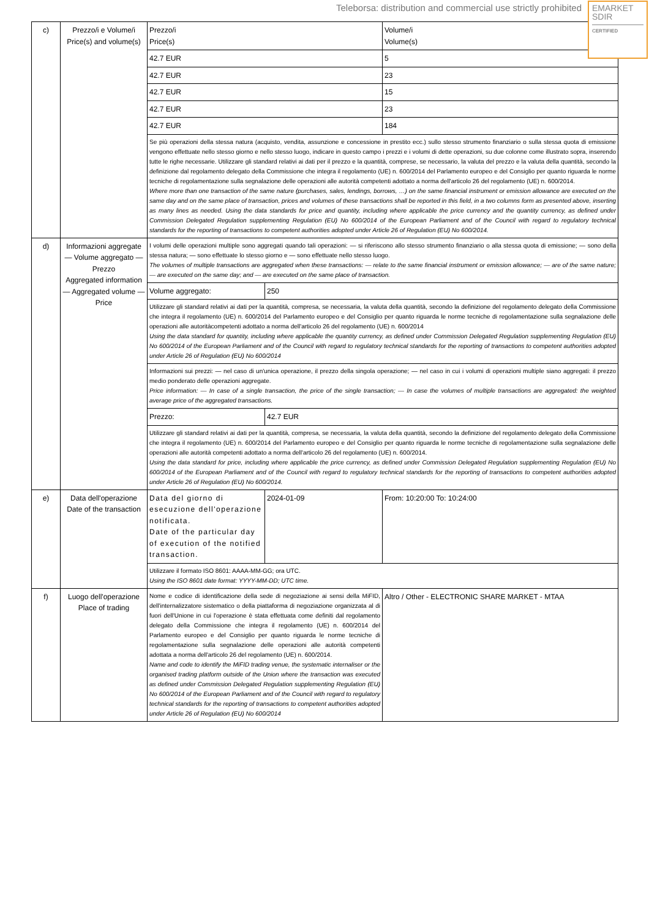Teleborsa: distribution and commercial use strictly prohibited
EMARKET
SDIR
CERTIFIED
| c) | Prezzo/i e Volume/i Price(s) and volume(s) | Prezzo/i Price(s) | | Volume/i Volume(s) |
| | | 42.7 EUR | | 5 |
| | | 42.7 EUR | | 23 |
| | | 42.7 EUR | | 15 |
| | | 42.7 EUR | | 23 |
| | | 42.7 EUR | | 184 |
| | | Se più operazioni della stessa natura (acquisto, vendita, assunzione e concessione in prestito ecc.) sullo stesso strumento finanziario o sulla stessa quota di emissione vengono effettuate nello stesso giorno e nello stesso luogo, indicare in questo campo i prezzi e i volumi di dette operazioni, su due colonne come illustrato sopra, inserendo tutte le righe necessarie. Utilizzare gli standard relativi ai dati per il prezzo e la quantità, comprese, se necessario, la valuta del prezzo e la valuta della quantità, secondo la definizione dal regolamento delegato della Commissione che integra il regolamento (UE) n. 600/2014 del Parlamento europeo e del Consiglio per quanto riguarda le norme tecniche di regolamentazione sulla segnalazione delle operazioni alle autorità competenti adottato a norma dell'articolo 26 del regolamento (UE) n. 600/2014. Where more than one transaction of the same nature (purchases, sales, lendings, borrows, …) on the same financial instrument or emission allowance are executed on the same day and on the same place of transaction, prices and volumes of these transactions shall be reported in this field, in a two columns form as presented above, inserting as many lines as needed. Using the data standards for price and quantity, including where applicable the price currency and the quantity currency, as defined under Commission Delegated Regulation supplementing Regulation (EU) No 600/2014 of the European Parliament and of the Council with regard to regulatory technical standards for the reporting of transactions to competent authorities adopted under Article 26 of Regulation (EU) No 600/2014. | | |
| d) | Informazioni aggregate — Volume aggregato — Prezzo Aggregated information — Aggregated volume — Price | I volumi delle operazioni multiple sono aggregati quando tali operazioni: — si riferiscono allo stesso strumento finanziario o alla stessa quota di emissione; — sono della stessa natura; — sono effettuate lo stesso giorno e — sono effettuate nello stesso luogo. The volumes of multiple transactions are aggregated when these transactions: — relate to the same financial instrument or emission allowance; — are of the same nature; — are executed on the same day; and — are executed on the same place of transaction. | | |
| | | Volume aggregato: | 250 | |
| | | Utilizzare gli standard relativi ai dati per la quantità, compresa, se necessaria, la valuta della quantità, secondo la definizione del regolamento delegato della Commissione che integra il regolamento (UE) n. 600/2014 del Parlamento europeo e del Consiglio per quanto riguarda le norme tecniche di regolamentazione sulla segnalazione delle operazioni alle autoritàcompetenti adottato a norma dell'articolo 26 del regolamento (UE) n. 600/2014 Using the data standard for quantity, including where applicable the quantity currency, as defined under Commission Delegated Regulation supplementing Regulation (EU) No 600/2014 of the European Parliament and of the Council with regard to regulatory technical standards for the reporting of transactions to competent authorities adopted under Article 26 of Regulation (EU) No 600/2014 | | |
| | | Informazioni sui prezzi: — nel caso di un'unica operazione, il prezzo della singola operazione; — nel caso in cui i volumi di operazioni multiple siano aggregati: il prezzo medio ponderato delle operazioni aggregate. Price information: — In case of a single transaction, the price of the single transaction; — In case the volumes of multiple transactions are aggregated: the weighted average price of the aggregated transactions. | | |
| | | Prezzo: | 42.7 EUR | |
| | | Utilizzare gli standard relativi ai dati per la quantità, compresa, se necessaria, la valuta della quantità, secondo la definizione del regolamento delegato della Commissione che integra il regolamento (UE) n. 600/2014 del Parlamento europeo e del Consiglio per quanto riguarda le norme tecniche di regolamentazione sulla segnalazione delle operazioni alle autorità competenti adottato a norma dell'articolo 26 del regolamento (UE) n. 600/2014. Using the data standard for price, including where applicable the price currency, as defined under Commission Delegated Regulation supplementing Regulation (EU) No 600/2014 of the European Parliament and of the Council with regard to regulatory technical standards for the reporting of transactions to competent authorities adopted under Article 26 of Regulation (EU) No 600/2014. | | |
| e) | Data dell'operazione Date of the transaction | Data del giorno di esecuzione dell'operazione notificata. Date of the particular day of execution of the notified transaction. | 2024-01-09 | From: 10:20:00 To: 10:24:00 |
| | | Utilizzare il formato ISO 8601: AAAA-MM-GG; ora UTC. Using the ISO 8601 date format: YYYY-MM-DD; UTC time. | | |
| f) | Luogo dell'operazione Place of trading | Nome e codice di identificazione della sede di negoziazione ai sensi della MiFID, dell'internalizzatore sistematico o della piattaforma di negoziazione organizzata al di fuori dell'Unione in cui l'operazione è stata effettuata come definiti dal regolamento delegato della Commissione che integra il regolamento (UE) n. 600/2014 del Parlamento europeo e del Consiglio per quanto riguarda le norme tecniche di regolamentazione sulla segnalazione delle operazioni alle autorità competenti adottata a norma dell'articolo 26 del regolamento (UE) n. 600/2014. Name and code to identify the MiFID trading venue, the systematic internaliser or the organised trading platform outside of the Union where the transaction was executed as defined under Commission Delegated Regulation supplementing Regulation (EU) No 600/2014 of the European Parliament and of the Council with regard to regulatory technical standards for the reporting of transactions to competent authorities adopted under Article 26 of Regulation (EU) No 600/2014 | | Altro / Other - ELECTRONIC SHARE MARKET - MTAA |